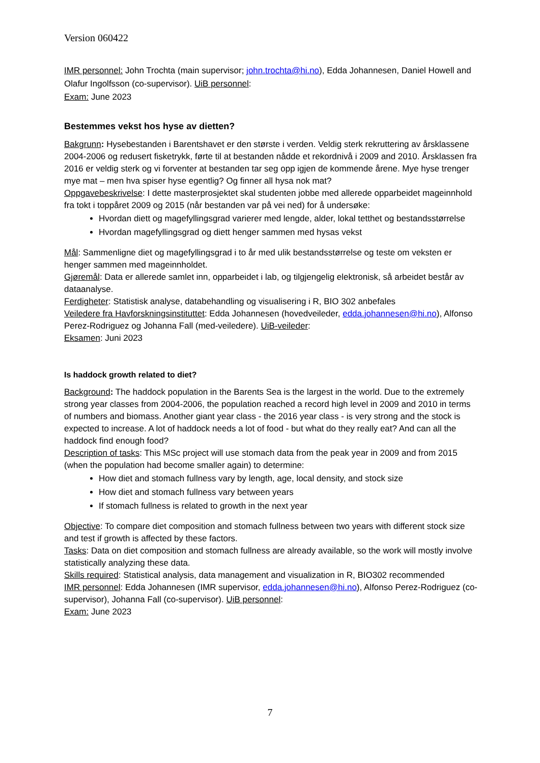Version 060422
IMR personnel: John Trochta (main supervisor; john.trochta@hi.no), Edda Johannesen, Daniel Howell and Olafur Ingolfsson (co-supervisor). UiB personnel:
Exam: June 2023
Bestemmes vekst hos hyse av dietten?
Bakgrunn: Hysebestanden i Barentshavet er den største i verden. Veldig sterk rekruttering av årsklassene 2004-2006 og redusert fisketrykk, førte til at bestanden nådde et rekordnivå i 2009 and 2010. Årsklassen fra 2016 er veldig sterk og vi forventer at bestanden tar seg opp igjen de kommende årene. Mye hyse trenger mye mat – men hva spiser hyse egentlig? Og finner all hysa nok mat?
Oppgavebeskrivelse: I dette masterprosjektet skal studenten jobbe med allerede opparbeidet mageinnhold fra tokt i toppåret 2009 og 2015 (når bestanden var på vei ned) for å undersøke:
Hvordan diett og magefyllingsgrad varierer med lengde, alder, lokal tetthet og bestandsstørrelse
Hvordan magefyllingsgrad og diett henger sammen med hysas vekst
Mål: Sammenligne diet og magefyllingsgrad i to år med ulik bestandsstørrelse og teste om veksten er henger sammen med mageinnholdet.
Gjøremål: Data er allerede samlet inn, opparbeidet i lab, og tilgjengelig elektronisk, så arbeidet består av dataanalyse.
Ferdigheter: Statistisk analyse, databehandling og visualisering i R, BIO 302 anbefales
Veiledere fra Havforskningsinstituttet: Edda Johannesen (hovedveileder, edda.johannesen@hi.no), Alfonso Perez-Rodriguez og Johanna Fall (med-veiledere). UiB-veileder:
Eksamen: Juni 2023
Is haddock growth related to diet?
Background: The haddock population in the Barents Sea is the largest in the world. Due to the extremely strong year classes from 2004-2006, the population reached a record high level in 2009 and 2010 in terms of numbers and biomass. Another giant year class - the 2016 year class - is very strong and the stock is expected to increase. A lot of haddock needs a lot of food - but what do they really eat? And can all the haddock find enough food?
Description of tasks: This MSc project will use stomach data from the peak year in 2009 and from 2015 (when the population had become smaller again) to determine:
How diet and stomach fullness vary by length, age, local density, and stock size
How diet and stomach fullness vary between years
If stomach fullness is related to growth in the next year
Objective: To compare diet composition and stomach fullness between two years with different stock size and test if growth is affected by these factors.
Tasks: Data on diet composition and stomach fullness are already available, so the work will mostly involve statistically analyzing these data.
Skills required: Statistical analysis, data management and visualization in R, BIO302 recommended
IMR personnel: Edda Johannesen (IMR supervisor, edda.johannesen@hi.no), Alfonso Perez-Rodriguez (co-supervisor), Johanna Fall (co-supervisor). UiB personnel:
Exam: June 2023
7